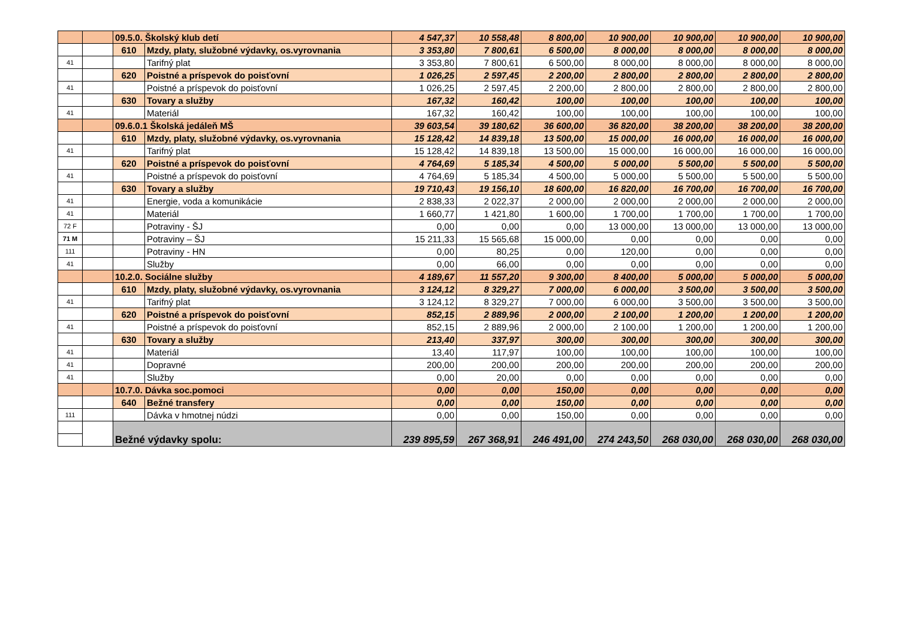| | | 09.5.0. Školský klub detí | | 4 547,37 | 10 558,48 | 8 800,00 | 10 900,00 | 10 900,00 | 10 900,00 | 10 900,00 |
| | | 610 | Mzdy, platy, služobné výdavky, os.vyrovnania | 3 353,80 | 7 800,61 | 6 500,00 | 8 000,00 | 8 000,00 | 8 000,00 | 8 000,00 |
| 41 | | | Tarifný plat | 3 353,80 | 7 800,61 | 6 500,00 | 8 000,00 | 8 000,00 | 8 000,00 | 8 000,00 |
| | | 620 | Poistné a príspevok do poisťovní | 1 026,25 | 2 597,45 | 2 200,00 | 2 800,00 | 2 800,00 | 2 800,00 | 2 800,00 |
| 41 | | | Poistné a príspevok do poisťovní | 1 026,25 | 2 597,45 | 2 200,00 | 2 800,00 | 2 800,00 | 2 800,00 | 2 800,00 |
| | | 630 | Tovary a služby | 167,32 | 160,42 | 100,00 | 100,00 | 100,00 | 100,00 | 100,00 |
| 41 | | | Materiál | 167,32 | 160,42 | 100,00 | 100,00 | 100,00 | 100,00 | 100,00 |
| | | 09.6.0.1 Školská jedáleň MŠ | | 39 603,54 | 39 180,62 | 36 600,00 | 36 820,00 | 38 200,00 | 38 200,00 | 38 200,00 |
| | | 610 | Mzdy, platy, služobné výdavky, os.vyrovnania | 15 128,42 | 14 839,18 | 13 500,00 | 15 000,00 | 16 000,00 | 16 000,00 | 16 000,00 |
| 41 | | | Tarifný plat | 15 128,42 | 14 839,18 | 13 500,00 | 15 000,00 | 16 000,00 | 16 000,00 | 16 000,00 |
| | | 620 | Poistné a príspevok do poisťovní | 4 764,69 | 5 185,34 | 4 500,00 | 5 000,00 | 5 500,00 | 5 500,00 | 5 500,00 |
| 41 | | | Poistné a príspevok do poisťovní | 4 764,69 | 5 185,34 | 4 500,00 | 5 000,00 | 5 500,00 | 5 500,00 | 5 500,00 |
| | | 630 | Tovary a služby | 19 710,43 | 19 156,10 | 18 600,00 | 16 820,00 | 16 700,00 | 16 700,00 | 16 700,00 |
| 41 | | | Energie, voda a komunikácie | 2 838,33 | 2 022,37 | 2 000,00 | 2 000,00 | 2 000,00 | 2 000,00 | 2 000,00 |
| 41 | | | Materiál | 1 660,77 | 1 421,80 | 1 600,00 | 1 700,00 | 1 700,00 | 1 700,00 | 1 700,00 |
| 72 F | | | Potraviny - ŠJ | 0,00 | 0,00 | 0,00 | 13 000,00 | 13 000,00 | 13 000,00 | 13 000,00 |
| 71 M | | | Potraviny – ŠJ | 15 211,33 | 15 565,68 | 15 000,00 | 0,00 | 0,00 | 0,00 | 0,00 |
| 111 | | | Potraviny - HN | 0,00 | 80,25 | 0,00 | 120,00 | 0,00 | 0,00 | 0,00 |
| 41 | | | Služby | 0,00 | 66,00 | 0,00 | 0,00 | 0,00 | 0,00 | 0,00 |
| | | 10.2.0. Sociálne služby | | 4 189,67 | 11 557,20 | 9 300,00 | 8 400,00 | 5 000,00 | 5 000,00 | 5 000,00 |
| | | 610 | Mzdy, platy, služobné výdavky, os.vyrovnania | 3 124,12 | 8 329,27 | 7 000,00 | 6 000,00 | 3 500,00 | 3 500,00 | 3 500,00 |
| 41 | | | Tarifný plat | 3 124,12 | 8 329,27 | 7 000,00 | 6 000,00 | 3 500,00 | 3 500,00 | 3 500,00 |
| | | 620 | Poistné a príspevok do poisťovní | 852,15 | 2 889,96 | 2 000,00 | 2 100,00 | 1 200,00 | 1 200,00 | 1 200,00 |
| 41 | | | Poistné a príspevok do poisťovní | 852,15 | 2 889,96 | 2 000,00 | 2 100,00 | 1 200,00 | 1 200,00 | 1 200,00 |
| | | 630 | Tovary a služby | 213,40 | 337,97 | 300,00 | 300,00 | 300,00 | 300,00 | 300,00 |
| 41 | | | Materiál | 13,40 | 117,97 | 100,00 | 100,00 | 100,00 | 100,00 | 100,00 |
| 41 | | | Dopravné | 200,00 | 200,00 | 200,00 | 200,00 | 200,00 | 200,00 | 200,00 |
| 41 | | | Služby | 0,00 | 20,00 | 0,00 | 0,00 | 0,00 | 0,00 | 0,00 |
| | | 10.7.0. Dávka soc.pomoci | | 0,00 | 0,00 | 150,00 | 0,00 | 0,00 | 0,00 | 0,00 |
| | | 640 | Bežné transfery | 0,00 | 0,00 | 150,00 | 0,00 | 0,00 | 0,00 | 0,00 |
| 111 | | | Dávka v hmotnej núdzi | 0,00 | 0,00 | 150,00 | 0,00 | 0,00 | 0,00 | 0,00 |
| | | Bežné výdavky spolu: | | 239 895,59 | 267 368,91 | 246 491,00 | 274 243,50 | 268 030,00 | 268 030,00 | 268 030,00 |